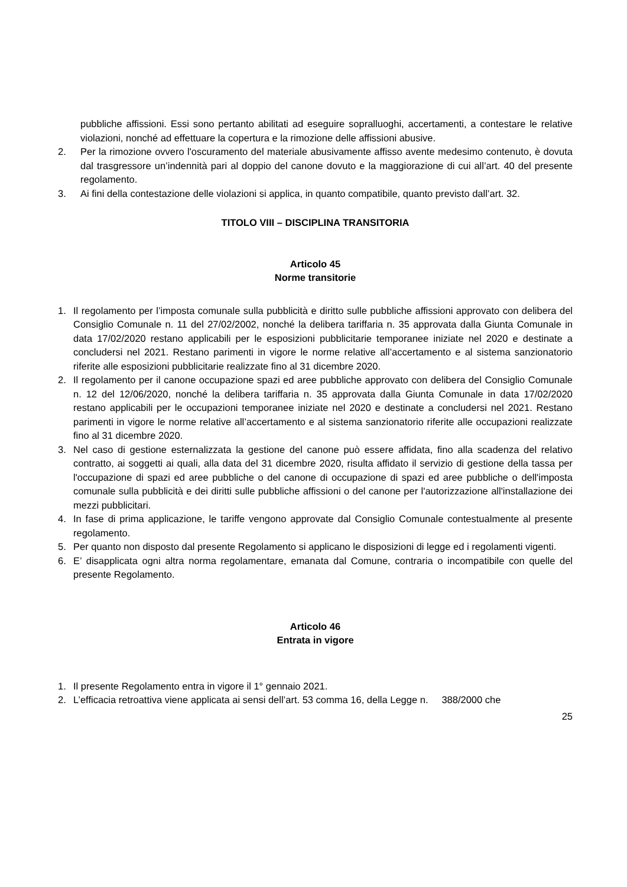pubbliche affissioni. Essi sono pertanto abilitati ad eseguire sopralluoghi, accertamenti, a contestare le relative violazioni, nonché ad effettuare la copertura e la rimozione delle affissioni abusive.
2. Per la rimozione ovvero l'oscuramento del materiale abusivamente affisso avente medesimo contenuto, è dovuta dal trasgressore un’indennità pari al doppio del canone dovuto e la maggiorazione di cui all’art. 40 del presente regolamento.
3. Ai fini della contestazione delle violazioni si applica, in quanto compatibile, quanto previsto dall’art. 32.
TITOLO VIII – DISCIPLINA TRANSITORIA
Articolo 45
Norme transitorie
1. Il regolamento per l’imposta comunale sulla pubblicità e diritto sulle pubbliche affissioni approvato con delibera del Consiglio Comunale n. 11 del 27/02/2002, nonché la delibera tariffaria n. 35 approvata dalla Giunta Comunale in data 17/02/2020 restano applicabili per le esposizioni pubblicitarie temporanee iniziate nel 2020 e destinate a concludersi nel 2021. Restano parimenti in vigore le norme relative all’accertamento e al sistema sanzionatorio riferite alle esposizioni pubblicitarie realizzate fino al 31 dicembre 2020.
2. Il regolamento per il canone occupazione spazi ed aree pubbliche approvato con delibera del Consiglio Comunale n. 12 del 12/06/2020, nonché la delibera tariffaria n. 35 approvata dalla Giunta Comunale in data 17/02/2020 restano applicabili per le occupazioni temporanee iniziate nel 2020 e destinate a concludersi nel 2021. Restano parimenti in vigore le norme relative all’accertamento e al sistema sanzionatorio riferite alle occupazioni realizzate fino al 31 dicembre 2020.
3. Nel caso di gestione esternalizzata la gestione del canone può essere affidata, fino alla scadenza del relativo contratto, ai soggetti ai quali, alla data del 31 dicembre 2020, risulta affidato il servizio di gestione della tassa per l'occupazione di spazi ed aree pubbliche o del canone di occupazione di spazi ed aree pubbliche o dell'imposta comunale sulla pubblicità e dei diritti sulle pubbliche affissioni o del canone per l'autorizzazione all'installazione dei mezzi pubblicitari.
4. In fase di prima applicazione, le tariffe vengono approvate dal Consiglio Comunale contestualmente al presente regolamento.
5. Per quanto non disposto dal presente Regolamento si applicano le disposizioni di legge ed i regolamenti vigenti.
6. E’ disapplicata ogni altra norma regolamentare, emanata dal Comune, contraria o incompatibile con quelle del presente Regolamento.
Articolo 46
Entrata in vigore
1. Il presente Regolamento entra in vigore il 1° gennaio 2021.
2. L’efficacia retroattiva viene applicata ai sensi dell’art. 53 comma 16, della Legge n. 388/2000 che
25